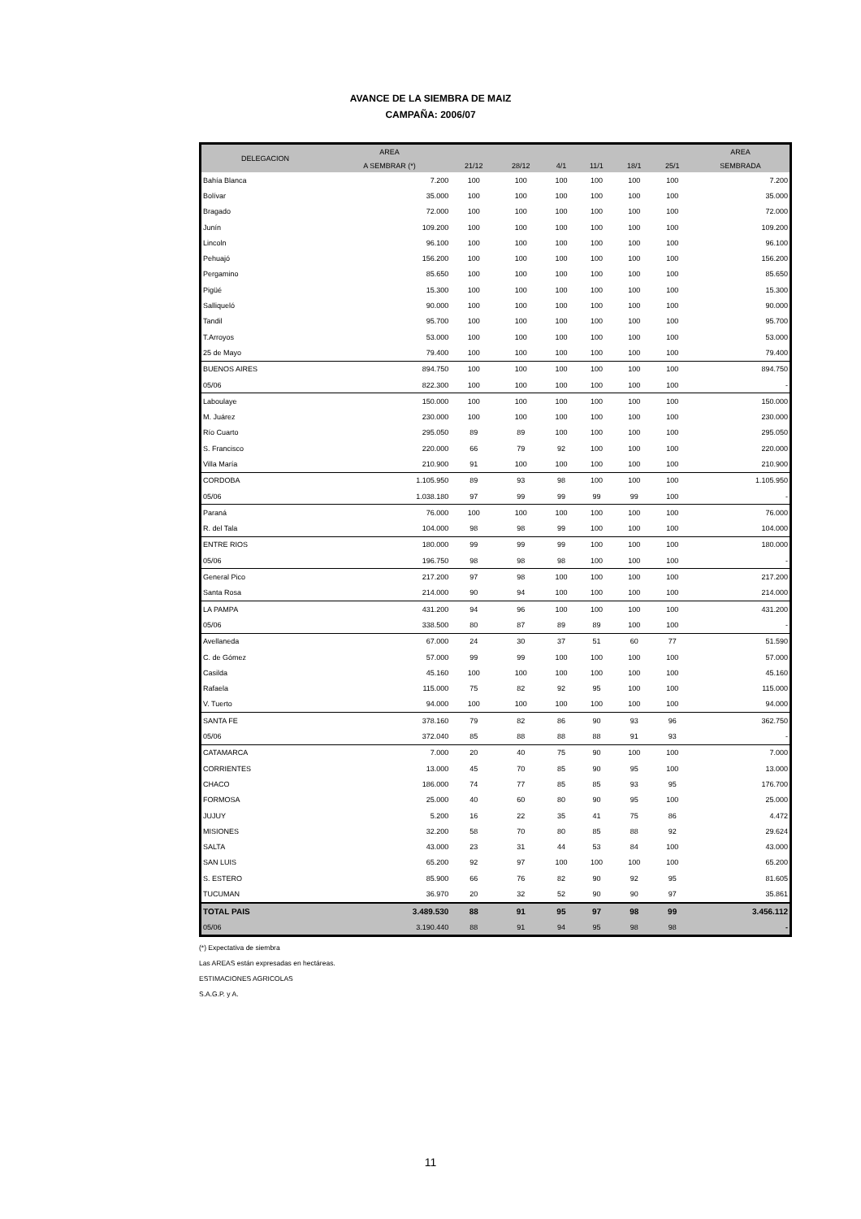AVANCE DE LA SIEMBRA DE MAIZ
CAMPAÑA: 2006/07
| DELEGACION | AREA | | | | | | | AREA |
| --- | --- | --- | --- | --- | --- | --- | --- | --- |
| | A SEMBRAR (*) | 21/12 | 28/12 | 4/1 | 11/1 | 18/1 | 25/1 | SEMBRADA |
| Bahía Blanca | 7.200 | 100 | 100 | 100 | 100 | 100 | 100 | 7.200 |
| Bolívar | 35.000 | 100 | 100 | 100 | 100 | 100 | 100 | 35.000 |
| Bragado | 72.000 | 100 | 100 | 100 | 100 | 100 | 100 | 72.000 |
| Junín | 109.200 | 100 | 100 | 100 | 100 | 100 | 100 | 109.200 |
| Lincoln | 96.100 | 100 | 100 | 100 | 100 | 100 | 100 | 96.100 |
| Pehuajó | 156.200 | 100 | 100 | 100 | 100 | 100 | 100 | 156.200 |
| Pergamino | 85.650 | 100 | 100 | 100 | 100 | 100 | 100 | 85.650 |
| Pigüé | 15.300 | 100 | 100 | 100 | 100 | 100 | 100 | 15.300 |
| Salliqueló | 90.000 | 100 | 100 | 100 | 100 | 100 | 100 | 90.000 |
| Tandil | 95.700 | 100 | 100 | 100 | 100 | 100 | 100 | 95.700 |
| T.Arroyos | 53.000 | 100 | 100 | 100 | 100 | 100 | 100 | 53.000 |
| 25 de Mayo | 79.400 | 100 | 100 | 100 | 100 | 100 | 100 | 79.400 |
| BUENOS AIRES | 894.750 | 100 | 100 | 100 | 100 | 100 | 100 | 894.750 |
| 05/06 | 822.300 | 100 | 100 | 100 | 100 | 100 | 100 | - |
| Laboulaye | 150.000 | 100 | 100 | 100 | 100 | 100 | 100 | 150.000 |
| M. Juárez | 230.000 | 100 | 100 | 100 | 100 | 100 | 100 | 230.000 |
| Río Cuarto | 295.050 | 89 | 89 | 100 | 100 | 100 | 100 | 295.050 |
| S. Francisco | 220.000 | 66 | 79 | 92 | 100 | 100 | 100 | 220.000 |
| Villa María | 210.900 | 91 | 100 | 100 | 100 | 100 | 100 | 210.900 |
| CORDOBA | 1.105.950 | 89 | 93 | 98 | 100 | 100 | 100 | 1.105.950 |
| 05/06 | 1.038.180 | 97 | 99 | 99 | 99 | 99 | 100 | - |
| Paraná | 76.000 | 100 | 100 | 100 | 100 | 100 | 100 | 76.000 |
| R. del Tala | 104.000 | 98 | 98 | 99 | 100 | 100 | 100 | 104.000 |
| ENTRE RIOS | 180.000 | 99 | 99 | 99 | 100 | 100 | 100 | 180.000 |
| 05/06 | 196.750 | 98 | 98 | 98 | 100 | 100 | 100 | - |
| General Pico | 217.200 | 97 | 98 | 100 | 100 | 100 | 100 | 217.200 |
| Santa Rosa | 214.000 | 90 | 94 | 100 | 100 | 100 | 100 | 214.000 |
| LA PAMPA | 431.200 | 94 | 96 | 100 | 100 | 100 | 100 | 431.200 |
| 05/06 | 338.500 | 80 | 87 | 89 | 89 | 100 | 100 | - |
| Avellaneda | 67.000 | 24 | 30 | 37 | 51 | 60 | 77 | 51.590 |
| C. de Gómez | 57.000 | 99 | 99 | 100 | 100 | 100 | 100 | 57.000 |
| Casilda | 45.160 | 100 | 100 | 100 | 100 | 100 | 100 | 45.160 |
| Rafaela | 115.000 | 75 | 82 | 92 | 95 | 100 | 100 | 115.000 |
| V. Tuerto | 94.000 | 100 | 100 | 100 | 100 | 100 | 100 | 94.000 |
| SANTA FE | 378.160 | 79 | 82 | 86 | 90 | 93 | 96 | 362.750 |
| 05/06 | 372.040 | 85 | 88 | 88 | 88 | 91 | 93 | - |
| CATAMARCA | 7.000 | 20 | 40 | 75 | 90 | 100 | 100 | 7.000 |
| CORRIENTES | 13.000 | 45 | 70 | 85 | 90 | 95 | 100 | 13.000 |
| CHACO | 186.000 | 74 | 77 | 85 | 85 | 93 | 95 | 176.700 |
| FORMOSA | 25.000 | 40 | 60 | 80 | 90 | 95 | 100 | 25.000 |
| JUJUY | 5.200 | 16 | 22 | 35 | 41 | 75 | 86 | 4.472 |
| MISIONES | 32.200 | 58 | 70 | 80 | 85 | 88 | 92 | 29.624 |
| SALTA | 43.000 | 23 | 31 | 44 | 53 | 84 | 100 | 43.000 |
| SAN LUIS | 65.200 | 92 | 97 | 100 | 100 | 100 | 100 | 65.200 |
| S. ESTERO | 85.900 | 66 | 76 | 82 | 90 | 92 | 95 | 81.605 |
| TUCUMAN | 36.970 | 20 | 32 | 52 | 90 | 90 | 97 | 35.861 |
| TOTAL PAIS | 3.489.530 | 88 | 91 | 95 | 97 | 98 | 99 | 3.456.112 |
| 05/06 | 3.190.440 | 88 | 91 | 94 | 95 | 98 | 98 | - |
(*) Expectativa de siembra
Las AREAS están expresadas en hectáreas.
ESTIMACIONES AGRICOLAS
S.A.G.P. y A.
11